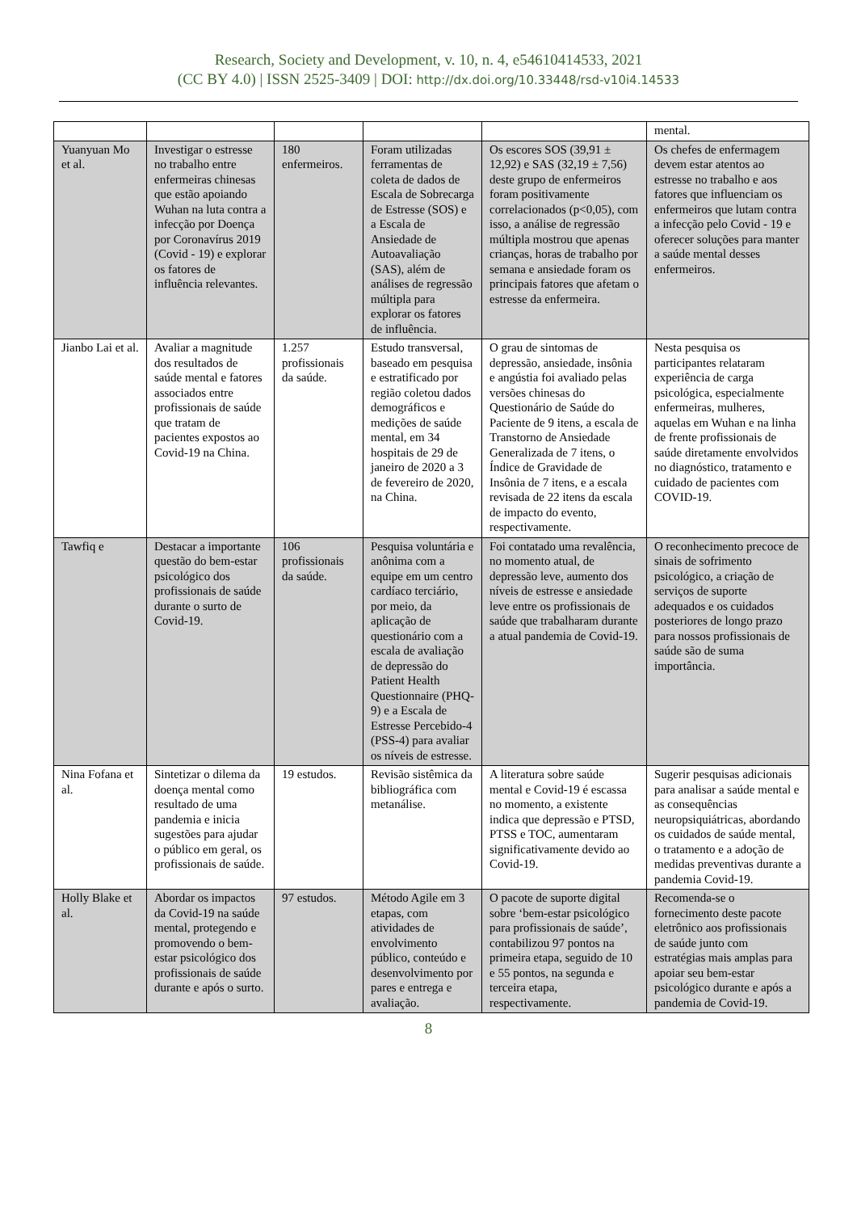Research, Society and Development, v. 10, n. 4, e54610414533, 2021
(CC BY 4.0) | ISSN 2525-3409 | DOI: http://dx.doi.org/10.33448/rsd-v10i4.14533
| | | | | | mental. |
| Yuanyuan Mo et al. | Investigar o estresse no trabalho entre enfermeiras chinesas que estão apoiando Wuhan na luta contra a infecção por Doença por Coronavírus 2019 (Covid - 19) e explorar os fatores de influência relevantes. | 180 enfermeiros. | Foram utilizadas ferramentas de coleta de dados de Escala de Sobrecarga de Estresse (SOS) e a Escala de Ansiedade de Autoavaliação (SAS), além de análises de regressão múltipla para explorar os fatores de influência. | Os escores SOS (39,91 ± 12,92) e SAS (32,19 ± 7,56) deste grupo de enfermeiros foram positivamente correlacionados (p<0,05), com isso, a análise de regressão múltipla mostrou que apenas crianças, horas de trabalho por semana e ansiedade foram os principais fatores que afetam o estresse da enfermeira. | Os chefes de enfermagem devem estar atentos ao estresse no trabalho e aos fatores que influenciam os enfermeiros que lutam contra a infecção pelo Covid - 19 e oferecer soluções para manter a saúde mental desses enfermeiros. |
| Jianbo Lai et al. | Avaliar a magnitude dos resultados de saúde mental e fatores associados entre profissionais de saúde que tratam de pacientes expostos ao Covid-19 na China. | 1.257 profissionais da saúde. | Estudo transversal, baseado em pesquisa e estratificado por região coletou dados demográficos e medições de saúde mental, em 34 hospitais de 29 de janeiro de 2020 a 3 de fevereiro de 2020, na China. | O grau de sintomas de depressão, ansiedade, insônia e angústia foi avaliado pelas versões chinesas do Questionário de Saúde do Paciente de 9 itens, a escala de Transtorno de Ansiedade Generalizada de 7 itens, o Índice de Gravidade de Insônia de 7 itens, e a escala revisada de 22 itens da escala de impacto do evento, respectivamente. | Nesta pesquisa os participantes relataram experiência de carga psicológica, especialmente enfermeiras, mulheres, aquelas em Wuhan e na linha de frente profissionais de saúde diretamente envolvidos no diagnóstico, tratamento e cuidado de pacientes com COVID-19. |
| Tawfiq e | Destacar a importante questão do bem-estar psicológico dos profissionais de saúde durante o surto de Covid-19. | 106 profissionais da saúde. | Pesquisa voluntária e anônima com a equipe em um centro cardíaco terciário, por meio, da aplicação de questionário com a escala de avaliação de depressão do Patient Health Questionnaire (PHQ-9) e a Escala de Estresse Percebido-4 (PSS-4) para avaliar os níveis de estresse. | Foi contatado uma revalência, no momento atual, de depressão leve, aumento dos níveis de estresse e ansiedade leve entre os profissionais de saúde que trabalharam durante a atual pandemia de Covid-19. | O reconhecimento precoce de sinais de sofrimento psicológico, a criação de serviços de suporte adequados e os cuidados posteriores de longo prazo para nossos profissionais de saúde são de suma importância. |
| Nina Fofana et al. | Sintetizar o dilema da doença mental como resultado de uma pandemia e inicia sugestões para ajudar o público em geral, os profissionais de saúde. | 19 estudos. | Revisão sistêmica da bibliográfica com metanálise. | A literatura sobre saúde mental e Covid-19 é escassa no momento, a existente indica que depressão e PTSD, PTSS e TOC, aumentaram significativamente devido ao Covid-19. | Sugerir pesquisas adicionais para analisar a saúde mental e as consequências neuropsiquiátricas, abordando os cuidados de saúde mental, o tratamento e a adoção de medidas preventivas durante a pandemia Covid-19. |
| Holly Blake et al. | Abordar os impactos da Covid-19 na saúde mental, protegendo e promovendo o bem-estar psicológico dos profissionais de saúde durante e após o surto. | 97 estudos. | Método Agile em 3 etapas, com atividades de envolvimento público, conteúdo e desenvolvimento por pares e entrega e avaliação. | O pacote de suporte digital sobre ‘bem-estar psicológico para profissionais de saúde’, contabilizou 97 pontos na primeira etapa, seguido de 10 e 55 pontos, na segunda e terceira etapa, respectivamente. | Recomenda-se o fornecimento deste pacote eletrônico aos profissionais de saúde junto com estratégias mais amplas para apoiar seu bem-estar psicológico durante e após a pandemia de Covid-19. |
8